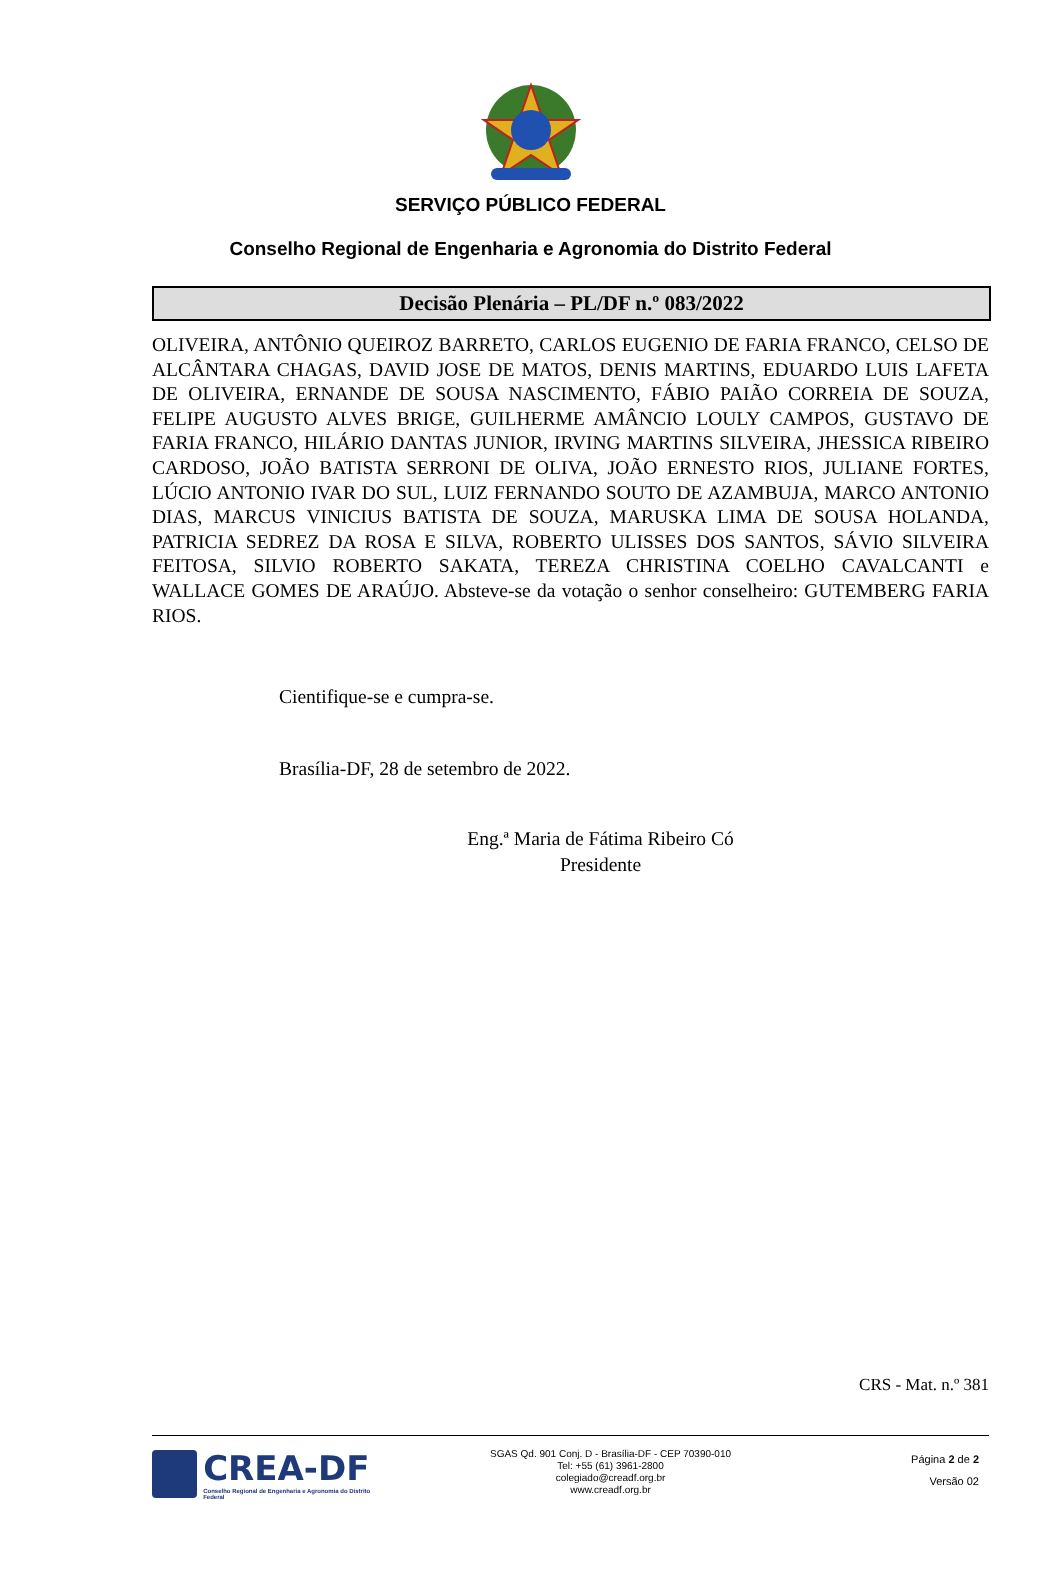SERVIÇO PÚBLICO FEDERAL
Conselho Regional de Engenharia e Agronomia do Distrito Federal
Decisão Plenária – PL/DF n.º 083/2022
OLIVEIRA, ANTÔNIO QUEIROZ BARRETO, CARLOS EUGENIO DE FARIA FRANCO, CELSO DE ALCÂNTARA CHAGAS, DAVID JOSE DE MATOS, DENIS MARTINS, EDUARDO LUIS LAFETA DE OLIVEIRA, ERNANDE DE SOUSA NASCIMENTO, FÁBIO PAIÃO CORREIA DE SOUZA, FELIPE AUGUSTO ALVES BRIGE, GUILHERME AMÂNCIO LOULY CAMPOS, GUSTAVO DE FARIA FRANCO, HILÁRIO DANTAS JUNIOR, IRVING MARTINS SILVEIRA, JHESSICA RIBEIRO CARDOSO, JOÃO BATISTA SERRONI DE OLIVA, JOÃO ERNESTO RIOS, JULIANE FORTES, LÚCIO ANTONIO IVAR DO SUL, LUIZ FERNANDO SOUTO DE AZAMBUJA, MARCO ANTONIO DIAS, MARCUS VINICIUS BATISTA DE SOUZA, MARUSKA LIMA DE SOUSA HOLANDA, PATRICIA SEDREZ DA ROSA E SILVA, ROBERTO ULISSES DOS SANTOS, SÁVIO SILVEIRA FEITOSA, SILVIO ROBERTO SAKATA, TEREZA CHRISTINA COELHO CAVALCANTI e WALLACE GOMES DE ARAÚJO. Absteve-se da votação o senhor conselheiro: GUTEMBERG FARIA RIOS.
Cientifique-se e cumpra-se.
Brasília-DF, 28 de setembro de 2022.
Eng.ª Maria de Fátima Ribeiro Có
Presidente
CRS - Mat. n.º 381
CREA-DF
Conselho Regional de Engenharia e Agronomia do Distrito Federal
SGAS Qd. 901 Conj. D - Brasília-DF - CEP 70390-010
Tel: +55 (61) 3961-2800
colegiado@creadf.org.br
www.creadf.org.br
Página 2 de 2
Versão 02